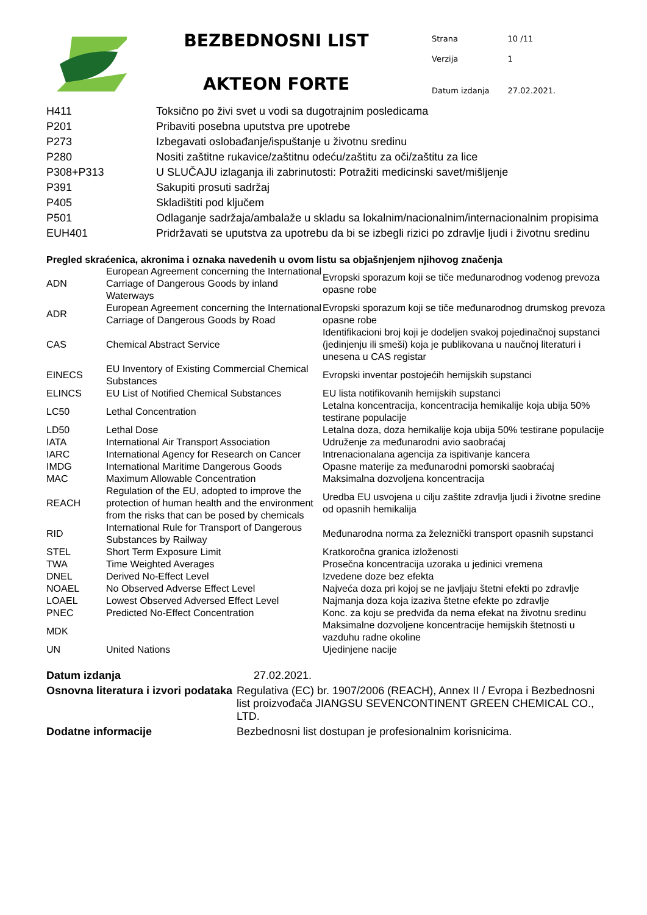BEZBEDNOSNI LIST
AKTEON FORTE
| Strana | 10 /11 |
| Verzija | 1 |
| Datum izdanja | 27.02.2021. |
| H411 | Toksično po živi svet u vodi sa dugotrajnim posledicama |
| P201 | Pribaviti posebna uputstva pre upotrebe |
| P273 | Izbegavati oslobađanje/ispuštanje u životnu sredinu |
| P280 | Nositi zaštitne rukavice/zaštitnu odeću/zaštitu za oči/zaštitu za lice |
| P308+P313 | U SLUČAJU izlaganja ili zabrinutosti: Potražiti medicinski savet/mišljenje |
| P391 | Sakupiti prosuti sadržaj |
| P405 | Skladištiti pod ključem |
| P501 | Odlaganje sadržaja/ambalaže u skladu sa lokalnim/nacionalnim/internacionalnim propisima |
| EUH401 | Pridržavati se uputstva za upotrebu da bi se izbegli rizici po zdravlje ljudi i životnu sredinu |
Pregled skraćenica, akronima i oznaka navedenih u ovom listu sa objašnjenjem njihovog značenja
| ADN | European Agreement concerning the International Carriage of Dangerous Goods by inland Waterways | Evropski sporazum koji se tiče međunarodnog vodenog prevoza opasne robe |
| ADR | European Agreement concerning the International Carriage of Dangerous Goods by Road | Evropski sporazum koji se tiče međunarodnog drumskog prevoza opasne robe |
| CAS | Chemical Abstract Service | Identifikacioni broj koji je dodeljen svakoj pojedinačnoj supstanci (jedinjenju ili smeši) koja je publikovana u naučnoj literaturi i unesena u CAS registar |
| EINECS | EU Inventory of Existing Commercial Chemical Substances | Evropski inventar postojećih hemijskih supstanci |
| ELINCS | EU List of Notified Chemical Substances | EU lista notifikovanih hemijskih supstanci |
| LC50 | Lethal Concentration | Letalna koncentracija, koncentracija hemikalije koja ubija 50% testirane populacije |
| LD50 | Lethal Dose | Letalna doza, doza hemikalije koja ubija 50% testirane populacije |
| IATA | International Air Transport Association | Udruženje za međunarodni avio saobraćaj |
| IARC | International Agency for Research on Cancer | Intrenacionalana agencija za ispitivanje kancera |
| IMDG | International Maritime Dangerous Goods | Opasne materije za međunarodni pomorski saobraćaj |
| MAC | Maximum Allowable Concentration | Maksimalna dozvoljena koncentracija |
| REACH | Regulation of the EU, adopted to improve the protection of human health and the environment from the risks that can be posed by chemicals | Uredba EU usvojena u cilju zaštite zdravlja ljudi i životne sredine od opasnih hemikalija |
| RID | International Rule for Transport of Dangerous Substances by Railway | Međunarodna norma za železnički transport opasnih supstanci |
| STEL | Short Term Exposure Limit | Kratkoročna granica izloženosti |
| TWA | Time Weighted Averages | Prosečna koncentracija uzoraka u jedinici vremena |
| DNEL | Derived No-Effect Level | Izvedene doze bez efekta |
| NOAEL | No Observed Adverse Effect Level | Najveća doza pri kojoj se ne javljaju štetni efekti po zdravlje |
| LOAEL | Lowest Observed Adversed Effect Level | Najmanja doza koja izaziva štetne efekte po zdravlje |
| PNEC | Predicted No-Effect Concentration | Konc. za koju se predviđa da nema efekat na životnu sredinu |
| MDK | | Maksimalne dozvoljene koncentracije hemijskih štetnosti u vazduhu radne okoline |
| UN | United Nations | Ujedinjene nacije |
| Datum izdanja | 27.02.2021. |
| Osnovna literatura i izvori podataka | Regulativa (EC) br. 1907/2006 (REACH), Annex II / Evropa i Bezbednosni list proizvođača JIANGSU SEVENCONTINENT GREEN CHEMICAL CO., LTD. |
| Dodatne informacije | Bezbednosni list dostupan je profesionalnim korisnicima. |